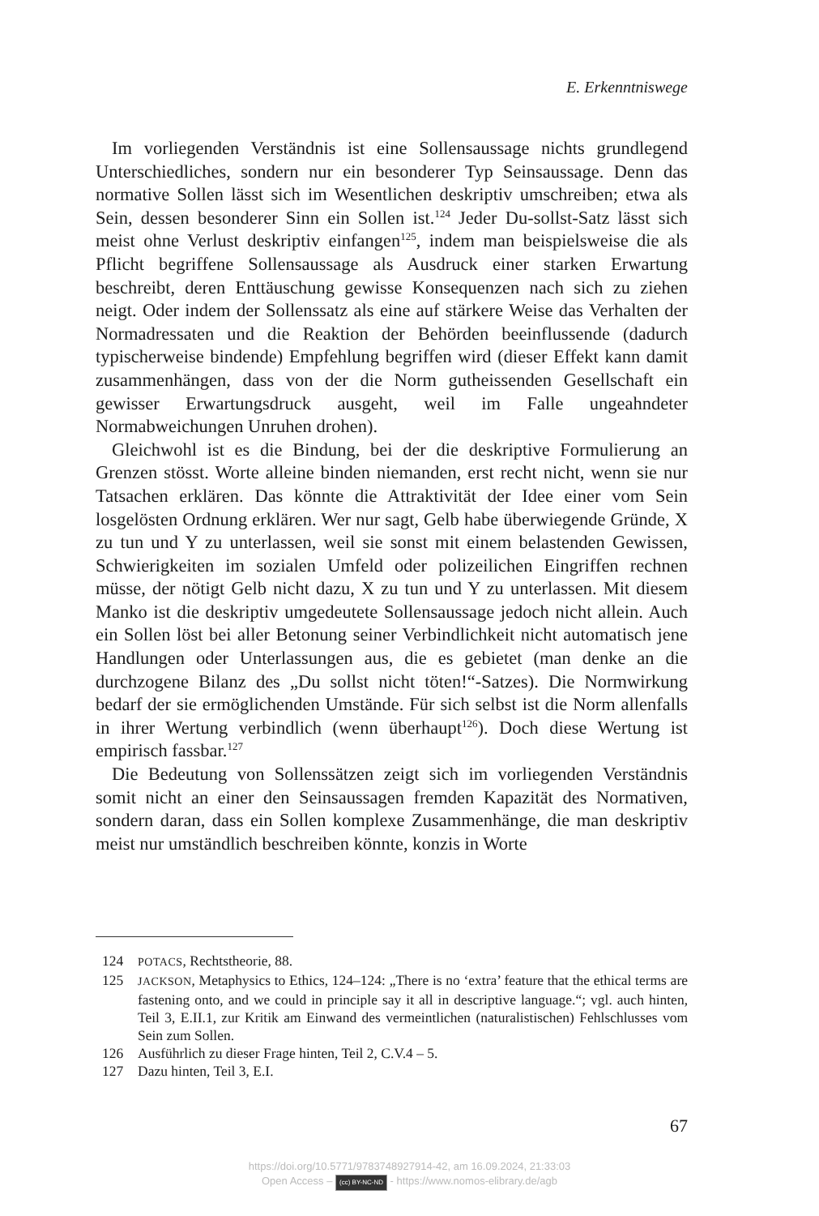E. Erkenntniswege
Im vorliegenden Verständnis ist eine Sollensaussage nichts grundlegend Unterschiedliches, sondern nur ein besonderer Typ Seinsaussage. Denn das normative Sollen lässt sich im Wesentlichen deskriptiv umschreiben; etwa als Sein, dessen besonderer Sinn ein Sollen ist.<sup>124</sup> Jeder Du-sollst-Satz lässt sich meist ohne Verlust deskriptiv einfangen<sup>125</sup>, indem man beispielsweise die als Pflicht begriffene Sollensaussage als Ausdruck einer starken Erwartung beschreibt, deren Enttäuschung gewisse Konsequenzen nach sich zu ziehen neigt. Oder indem der Sollenssatz als eine auf stärkere Weise das Verhalten der Normadressaten und die Reaktion der Behörden beeinflussende (dadurch typischerweise bindende) Empfehlung begriffen wird (dieser Effekt kann damit zusammenhängen, dass von der die Norm gutheissenden Gesellschaft ein gewisser Erwartungsdruck ausgeht, weil im Falle ungeahndeter Normabweichungen Unruhen drohen).
Gleichwohl ist es die Bindung, bei der die deskriptive Formulierung an Grenzen stösst. Worte alleine binden niemanden, erst recht nicht, wenn sie nur Tatsachen erklären. Das könnte die Attraktivität der Idee einer vom Sein losgelösten Ordnung erklären. Wer nur sagt, Gelb habe überwiegende Gründe, X zu tun und Y zu unterlassen, weil sie sonst mit einem belastenden Gewissen, Schwierigkeiten im sozialen Umfeld oder polizeilichen Eingriffen rechnen müsse, der nötigt Gelb nicht dazu, X zu tun und Y zu unterlassen. Mit diesem Manko ist die deskriptiv umgedeutete Sollensaussage jedoch nicht allein. Auch ein Sollen löst bei aller Betonung seiner Verbindlichkeit nicht automatisch jene Handlungen oder Unterlassungen aus, die es gebietet (man denke an die durchzogene Bilanz des „Du sollst nicht töten!“-Satzes). Die Normwirkung bedarf der sie ermöglichenden Umstände. Für sich selbst ist die Norm allenfalls in ihrer Wertung verbindlich (wenn überhaupt<sup>126</sup>). Doch diese Wertung ist empirisch fassbar.<sup>127</sup>
Die Bedeutung von Sollenssätzen zeigt sich im vorliegenden Verständnis somit nicht an einer den Seinsaussagen fremden Kapazität des Normativen, sondern daran, dass ein Sollen komplexe Zusammenhänge, die man deskriptiv meist nur umständlich beschreiben könnte, konzis in Worte
124 POTACS, Rechtstheorie, 88.
125 JACKSON, Metaphysics to Ethics, 124–124: „There is no ‘extra’ feature that the ethical terms are fastening onto, and we could in principle say it all in descriptive language.“; vgl. auch hinten, Teil 3, E.II.1, zur Kritik am Einwand des vermeintlichen (naturalistischen) Fehlschlusses vom Sein zum Sollen.
126 Ausführlich zu dieser Frage hinten, Teil 2, C.V.4 – 5.
127 Dazu hinten, Teil 3, E.I.
67
https://doi.org/10.5771/9783748927914-42, am 16.09.2024, 21:33:03
Open Access – (cc) BY-NC-ND - https://www.nomos-elibrary.de/agb